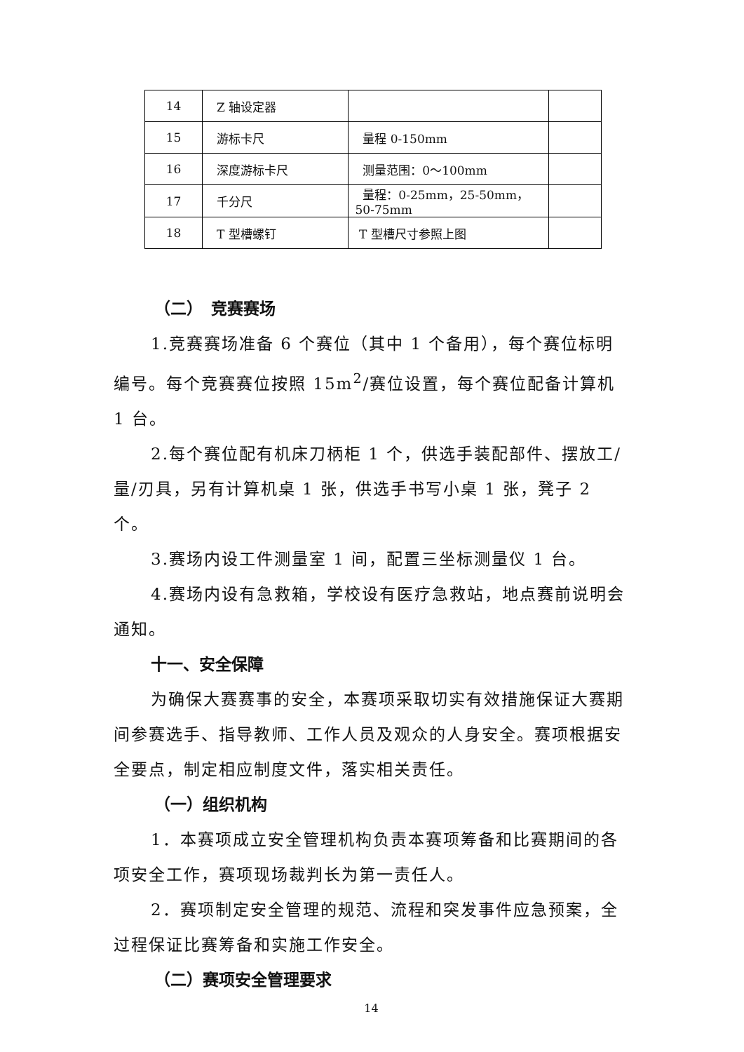| 14 | Z 轴设定器 | | |
| 15 | 游标卡尺 | 量程 0-150mm | |
| 16 | 深度游标卡尺 | 测量范围：0～100mm | |
| 17 | 千分尺 | 量程：0-25mm，25-50mm， 50-75mm | |
| 18 | T 型槽螺钉 | T 型槽尺寸参照上图 | |
（二）　竞赛赛场
1.竞赛赛场准备 6 个赛位（其中 1 个备用），每个赛位标明编号。每个竞赛赛位按照 15m<sup>2</sup>/赛位设置，每个赛位配备计算机 1 台。
2.每个赛位配有机床刀柄柜 1 个，供选手装配部件、摆放工/量/刃具，另有计算机桌 1 张，供选手书写小桌 1 张，凳子 2 个。
3.赛场内设工件测量室 1 间，配置三坐标测量仪 1 台。
4.赛场内设有急救箱，学校设有医疗急救站，地点赛前说明会通知。
十一、安全保障
为确保大赛赛事的安全，本赛项采取切实有效措施保证大赛期间参赛选手、指导教师、工作人员及观众的人身安全。赛项根据安全要点，制定相应制度文件，落实相关责任。
（一）组织机构
1．本赛项成立安全管理机构负责本赛项筹备和比赛期间的各项安全工作，赛项现场裁判长为第一责任人。
2．赛项制定安全管理的规范、流程和突发事件应急预案，全过程保证比赛筹备和实施工作安全。
（二）赛项安全管理要求
14